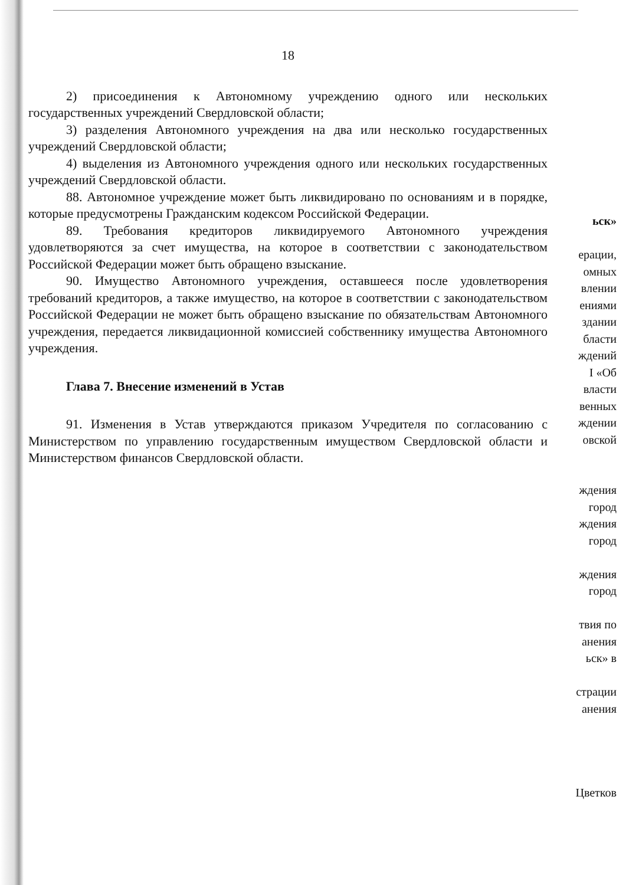18
2) присоединения к Автономному учреждению одного или нескольких государственных учреждений Свердловской области;
3) разделения Автономного учреждения на два или несколько государственных учреждений Свердловской области;
4) выделения из Автономного учреждения одного или нескольких государственных учреждений Свердловской области.
88. Автономное учреждение может быть ликвидировано по основаниям и в порядке, которые предусмотрены Гражданским кодексом Российской Федерации.
89. Требования кредиторов ликвидируемого Автономного учреждения удовлетворяются за счет имущества, на которое в соответствии с законодательством Российской Федерации может быть обращено взыскание.
90. Имущество Автономного учреждения, оставшееся после удовлетворения требований кредиторов, а также имущество, на которое в соответствии с законодательством Российской Федерации не может быть обращено взыскание по обязательствам Автономного учреждения, передается ликвидационной комиссией собственнику имущества Автономного учреждения.
Глава 7. Внесение изменений в Устав
91. Изменения в Устав утверждаются приказом Учредителя по согласованию с Министерством по управлению государственным имуществом Свердловской области и Министерством финансов Свердловской области.
ьск»
ерации,
омных
влении
ениями
здании
бласти
ждений
I «Об
власти
венных
ждении
овской
ждения
город
ждения
город
ждения
город
твия по
анения
ьск» в
страции
анения
Цветков